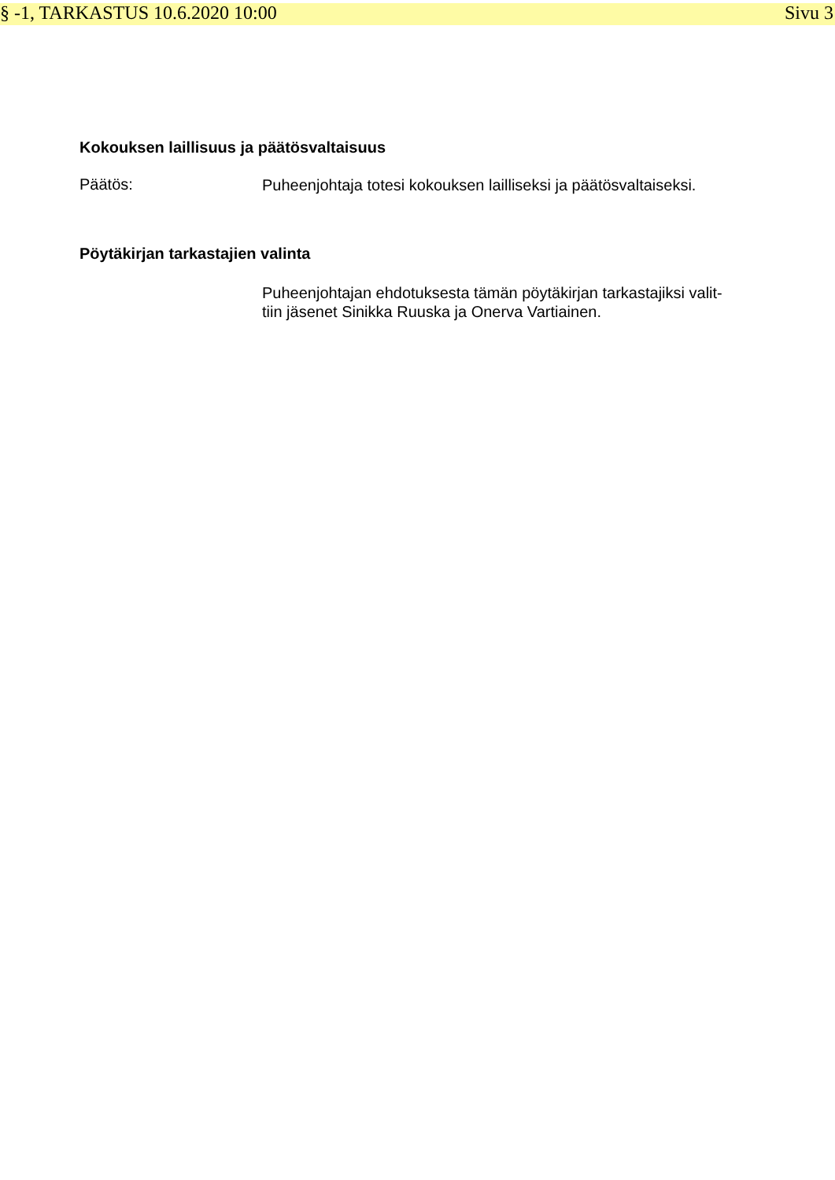§ -1, TARKASTUS 10.6.2020 10:00 Sivu 3
Kokouksen laillisuus ja päätösvaltaisuus
Päätös:
Puheenjohtaja totesi kokouksen lailliseksi ja päätösvaltaiseksi.
Pöytäkirjan tarkastajien valinta
Puheenjohtajan ehdotuksesta tämän pöytäkirjan tarkastajiksi valit-
tiin jäsenet Sinikka Ruuska ja Onerva Vartiainen.